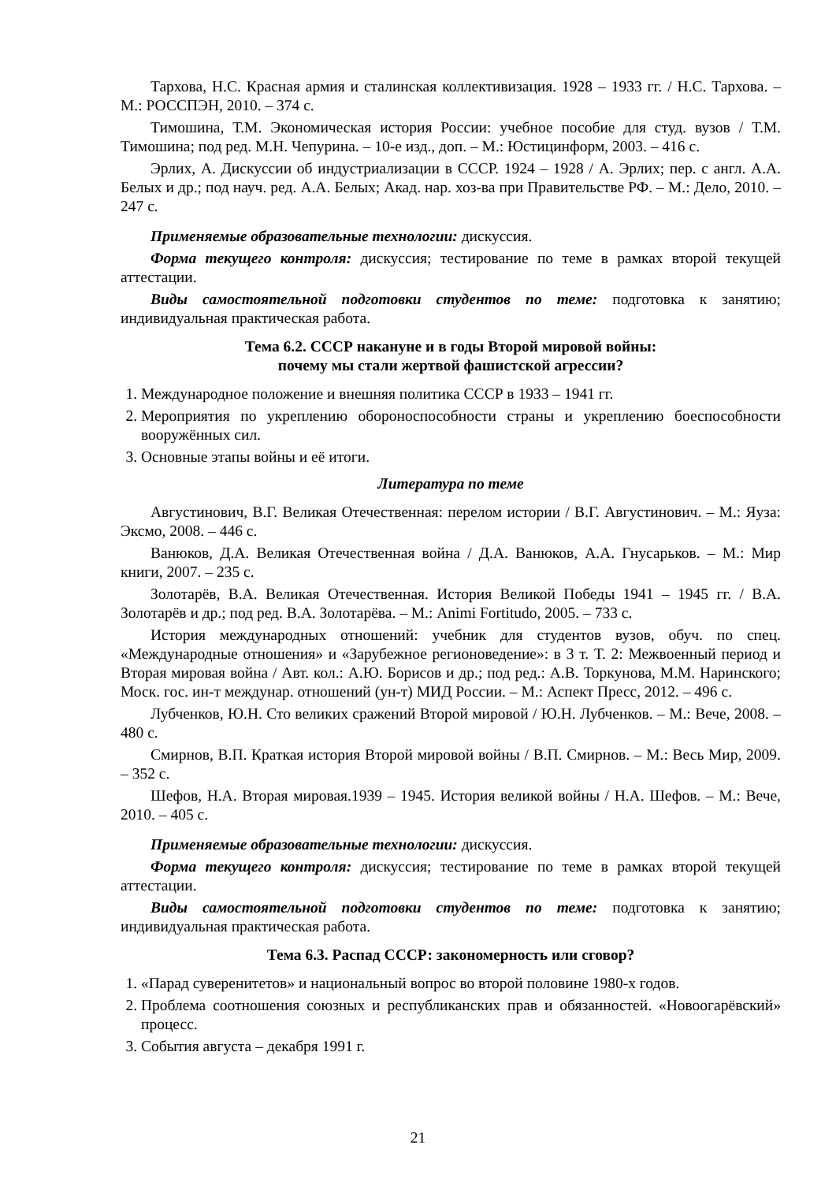Тархова, Н.С. Красная армия и сталинская коллективизация. 1928 – 1933 гг. / Н.С. Тархова. – М.: РОССПЭН, 2010. – 374 с.
Тимошина, Т.М. Экономическая история России: учебное пособие для студ. вузов / Т.М. Тимошина; под ред. М.Н. Чепурина. – 10-е изд., доп. – М.: Юстицинформ, 2003. – 416 с.
Эрлих, А. Дискуссии об индустриализации в СССР. 1924 – 1928 / А. Эрлих; пер. с англ. А.А. Белых и др.; под науч. ред. А.А. Белых; Акад. нар. хоз-ва при Правительстве РФ. – М.: Дело, 2010. – 247 с.
Применяемые образовательные технологии: дискуссия.
Форма текущего контроля: дискуссия; тестирование по теме в рамках второй текущей аттестации.
Виды самостоятельной подготовки студентов по теме: подготовка к занятию; индивидуальная практическая работа.
Тема 6.2. СССР накануне и в годы Второй мировой войны:
почему мы стали жертвой фашистской агрессии?
1. Международное положение и внешняя политика СССР в 1933 – 1941 гг.
2. Мероприятия по укреплению обороноспособности страны и укреплению боеспособности вооружённых сил.
3. Основные этапы войны и её итоги.
Литература по теме
Августинович, В.Г. Великая Отечественная: перелом истории / В.Г. Августинович. – М.: Яуза: Эксмо, 2008. – 446 с.
Ванюков, Д.А. Великая Отечественная война / Д.А. Ванюков, А.А. Гнусарьков. – М.: Мир книги, 2007. – 235 с.
Золотарёв, В.А. Великая Отечественная. История Великой Победы 1941 – 1945 гг. / В.А. Золотарёв и др.; под ред. В.А. Золотарёва. – М.: Animi Fortitudo, 2005. – 733 с.
История международных отношений: учебник для студентов вузов, обуч. по спец. «Международные отношения» и «Зарубежное регионоведение»: в 3 т. Т. 2: Межвоенный период и Вторая мировая война / Авт. кол.: А.Ю. Борисов и др.; под ред.: А.В. Торкунова, М.М. Наринского; Моск. гос. ин-т междунар. отношений (ун-т) МИД России. – М.: Аспект Пресс, 2012. – 496 с.
Лубченков, Ю.Н. Сто великих сражений Второй мировой / Ю.Н. Лубченков. – М.: Вече, 2008. – 480 с.
Смирнов, В.П. Краткая история Второй мировой войны / В.П. Смирнов. – М.: Весь Мир, 2009. – 352 с.
Шефов, Н.А. Вторая мировая.1939 – 1945. История великой войны / Н.А. Шефов. – М.: Вече, 2010. – 405 с.
Применяемые образовательные технологии: дискуссия.
Форма текущего контроля: дискуссия; тестирование по теме в рамках второй текущей аттестации.
Виды самостоятельной подготовки студентов по теме: подготовка к занятию; индивидуальная практическая работа.
Тема 6.3. Распад СССР: закономерность или сговор?
1. «Парад суверенитетов» и национальный вопрос во второй половине 1980-х годов.
2. Проблема соотношения союзных и республиканских прав и обязанностей. «Новоогарёвский» процесс.
3. События августа – декабря 1991 г.
21